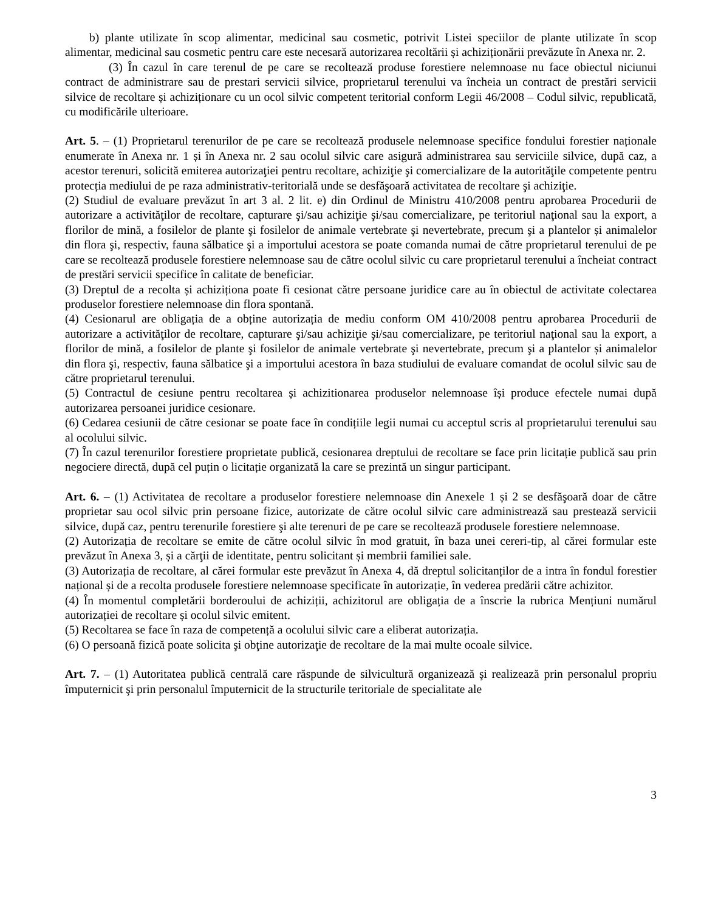b) plante utilizate în scop alimentar, medicinal sau cosmetic, potrivit Listei speciilor de plante utilizate în scop alimentar, medicinal sau cosmetic pentru care este necesară autorizarea recoltării și achiziționării prevăzute în Anexa nr. 2.
(3) În cazul în care terenul de pe care se recoltează produse forestiere nelemnoase nu face obiectul niciunui contract de administrare sau de prestari servicii silvice, proprietarul terenului va încheia un contract de prestări servicii silvice de recoltare și achiziționare cu un ocol silvic competent teritorial conform Legii 46/2008 – Codul silvic, republicată, cu modificările ulterioare.
Art. 5. – (1) Proprietarul terenurilor de pe care se recoltează produsele nelemnoase specifice fondului forestier naționale enumerate în Anexa nr. 1 și în Anexa nr. 2 sau ocolul silvic care asigură administrarea sau serviciile silvice, după caz, a acestor terenuri, solicită emiterea autorizaţiei pentru recoltare, achiziţie şi comercializare de la autorităţile competente pentru protecția mediului de pe raza administrativ-teritorială unde se desfăşoară activitatea de recoltare şi achiziţie.
(2) Studiul de evaluare prevăzut în art 3 al. 2 lit. e) din Ordinul de Ministru 410/2008 pentru aprobarea Procedurii de autorizare a activităţilor de recoltare, capturare şi/sau achiziţie şi/sau comercializare, pe teritoriul naţional sau la export, a florilor de mină, a fosilelor de plante şi fosilelor de animale vertebrate şi nevertebrate, precum şi a plantelor și animalelor din flora şi, respectiv, fauna sălbatice şi a importului acestora se poate comanda numai de către proprietarul terenului de pe care se recoltează produsele forestiere nelemnoase sau de către ocolul silvic cu care proprietarul terenului a încheiat contract de prestări servicii specifice în calitate de beneficiar.
(3) Dreptul de a recolta și achiziționa poate fi cesionat către persoane juridice care au în obiectul de activitate colectarea produselor forestiere nelemnoase din flora spontană.
(4) Cesionarul are obligația de a obține autorizația de mediu conform OM 410/2008 pentru aprobarea Procedurii de autorizare a activităţilor de recoltare, capturare şi/sau achiziţie şi/sau comercializare, pe teritoriul naţional sau la export, a florilor de mină, a fosilelor de plante şi fosilelor de animale vertebrate şi nevertebrate, precum şi a plantelor și animalelor din flora şi, respectiv, fauna sălbatice şi a importului acestora în baza studiului de evaluare comandat de ocolul silvic sau de către proprietarul terenului.
(5) Contractul de cesiune pentru recoltarea și achizitionarea produselor nelemnoase își produce efectele numai după autorizarea persoanei juridice cesionare.
(6) Cedarea cesiunii de către cesionar se poate face în condițiile legii numai cu acceptul scris al proprietarului terenului sau al ocolului silvic.
(7) În cazul terenurilor forestiere proprietate publică, cesionarea dreptului de recoltare se face prin licitație publică sau prin negociere directă, după cel puțin o licitație organizată la care se prezintă un singur participant.
Art. 6. – (1) Activitatea de recoltare a produselor forestiere nelemnoase din Anexele 1 și 2 se desfăşoară doar de către proprietar sau ocol silvic prin persoane fizice, autorizate de către ocolul silvic care administrează sau prestează servicii silvice, după caz, pentru terenurile forestiere şi alte terenuri de pe care se recoltează produsele forestiere nelemnoase.
(2) Autorizația de recoltare se emite de către ocolul silvic în mod gratuit, în baza unei cereri-tip, al cărei formular este prevăzut în Anexa 3, și a cărţii de identitate, pentru solicitant și membrii familiei sale.
(3) Autorizația de recoltare, al cărei formular este prevăzut în Anexa 4, dă dreptul solicitanților de a intra în fondul forestier național și de a recolta produsele forestiere nelemnoase specificate în autorizație, în vederea predării către achizitor.
(4) În momentul completării borderoului de achiziții, achizitorul are obligația de a înscrie la rubrica Mențiuni numărul autorizației de recoltare și ocolul silvic emitent.
(5) Recoltarea se face în raza de competență a ocolului silvic care a eliberat autorizația.
(6) O persoană fizică poate solicita şi obţine autorizaţie de recoltare de la mai multe ocoale silvice.
Art. 7. – (1) Autoritatea publică centrală care răspunde de silvicultură organizează şi realizează prin personalul propriu împuternicit şi prin personalul împuternicit de la structurile teritoriale de specialitate ale
3